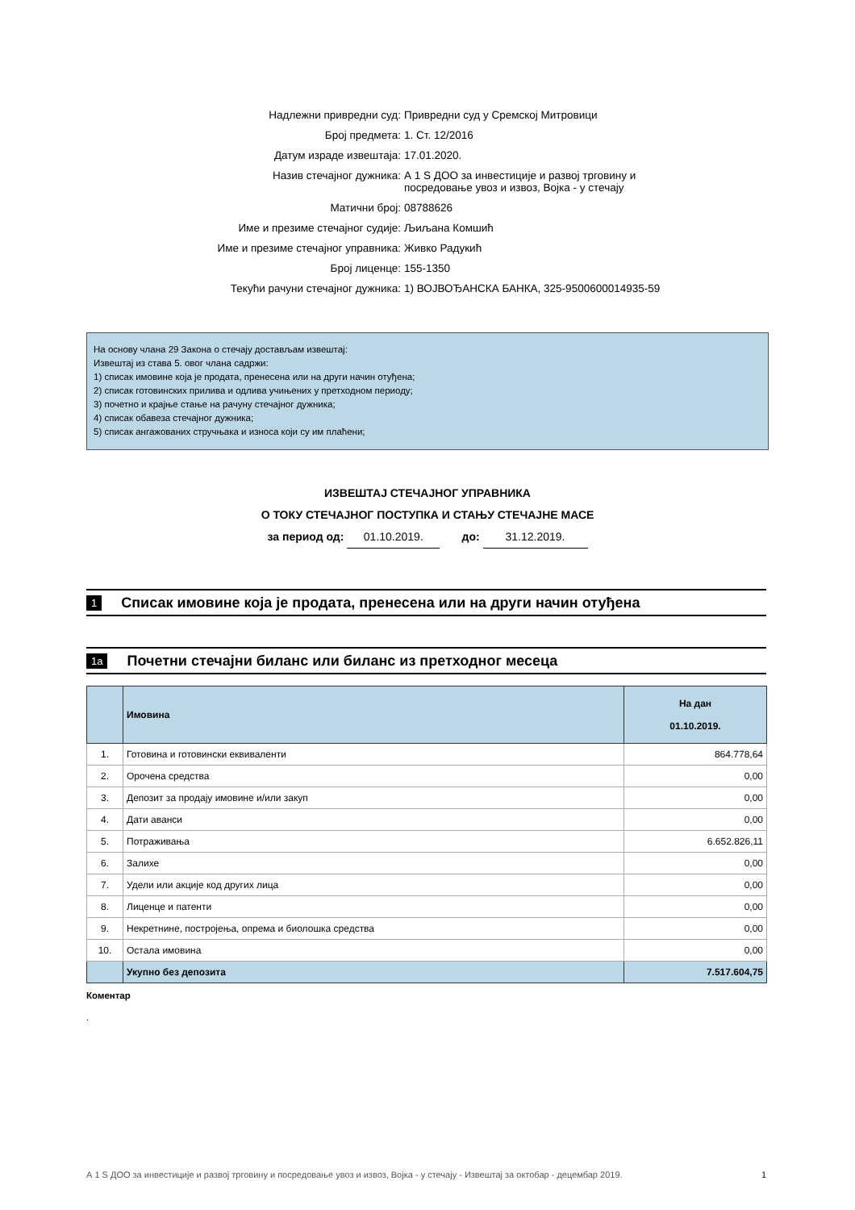Надлежни привредни суд: Привредни суд у Сремској Митровици
Број предмета: 1. Ст. 12/2016
Датум израде извештаја: 17.01.2020.
Назив стечајног дужника: А 1 S ДОО за инвестиције и развој трговину и посредовање увоз и извоз, Војка - у стечају
Матични број: 08788626
Име и презиме стечајног судије: Љиљана Комшић
Име и презиме стечајног управника: Живко Радукић
Број лиценце: 155-1350
Текући рачуни стечајног дужника: 1) ВОЈВОЂАНСКА БАНКА, 325-9500600014935-59
На основу члана 29 Закона о стечају достављам извештај:
Извештај из става 5. овог члана садржи:
1) списак имовине која је продата, пренесена или на други начин отуђена;
2) списак готовинских прилива и одлива учињених у претходном периоду;
3) почетно и крајње стање на рачуну стечајног дужника;
4) списак обавеза стечајног дужника;
5) списак ангажованих стручњака и износа који су им плаћени;
ИЗВЕШТАЈ СТЕЧАЈНОГ УПРАВНИКА
О ТОКУ СТЕЧАЈНОГ ПОСТУПКА И СТАЊУ СТЕЧАЈНЕ МАСЕ
за период од: 01.10.2019. до: 31.12.2019.
1 Списак имовине која је продата, пренесена или на други начин отуђена
1а Почетни стечајни биланс или биланс из претходног месеца
| | Имовина | На дан 01.10.2019. |
| --- | --- | --- |
| 1. | Готовина и готовински еквиваленти | 864.778,64 |
| 2. | Орочена средства | 0,00 |
| 3. | Депозит за продају имовине и/или закуп | 0,00 |
| 4. | Дати аванси | 0,00 |
| 5. | Потраживања | 6.652.826,11 |
| 6. | Залихе | 0,00 |
| 7. | Удели или акције код других лица | 0,00 |
| 8. | Лиценце и патенти | 0,00 |
| 9. | Некретнине, постројења, опрема и биолошка средства | 0,00 |
| 10. | Остала имовина | 0,00 |
| | Укупно без депозита | 7.517.604,75 |
Коментар
.
А 1 S ДОО за инвестиције и развој трговину и посредовање увоз и извоз, Војка - у стечају - Извештај за октобар - децембар 2019. 1